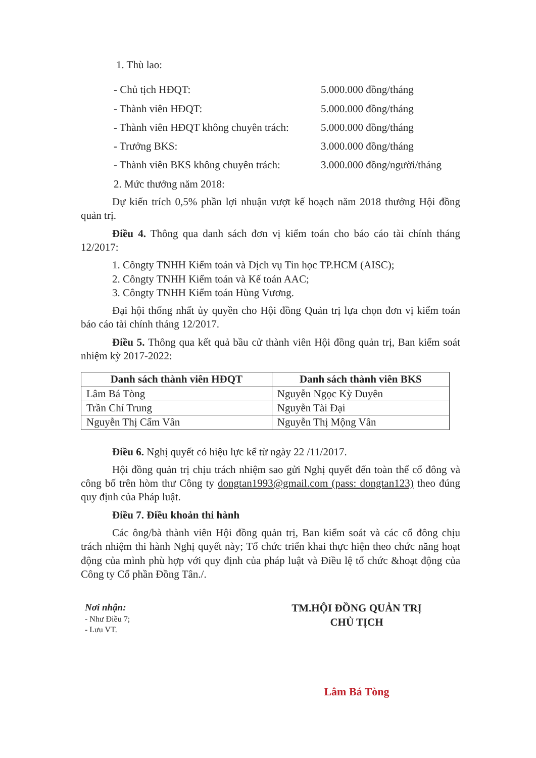1. Thù lao:
- Chủ tịch HĐQT: 5.000.000 đồng/tháng
- Thành viên HĐQT: 5.000.000 đồng/tháng
- Thành viên HĐQT không chuyên trách: 5.000.000 đồng/tháng
- Trưởng BKS: 3.000.000 đồng/tháng
- Thành viên BKS không chuyên trách: 3.000.000 đồng/người/tháng
2. Mức thưởng năm 2018:
Dự kiến trích 0,5% phần lợi nhuận vượt kế hoạch năm 2018 thưởng Hội đồng quản trị.
Điều 4. Thông qua danh sách đơn vị kiểm toán cho báo cáo tài chính tháng 12/2017:
1. Côngty TNHH Kiểm toán và Dịch vụ Tin học TP.HCM (AISC);
2. Côngty TNHH Kiểm toán và Kế toán AAC;
3. Côngty TNHH Kiểm toán Hùng Vương.
Đại hội thống nhất ủy quyền cho Hội đồng Quản trị lựa chọn đơn vị kiểm toán báo cáo tài chính tháng 12/2017.
Điều 5. Thông qua kết quả bầu cử thành viên Hội đồng quản trị, Ban kiểm soát nhiệm kỳ 2017-2022:
| Danh sách thành viên HĐQT | Danh sách thành viên BKS |
| --- | --- |
| Lâm Bá Tòng | Nguyễn Ngọc Kỳ Duyên |
| Trần Chí Trung | Nguyễn Tài Đại |
| Nguyễn Thị Cẩm Vân | Nguyễn Thị Mộng Vân |
Điều 6. Nghị quyết có hiệu lực kể từ ngày 22 /11/2017.
Hội đồng quản trị chịu trách nhiệm sao gửi Nghị quyết đến toàn thể cổ đông và công bố trên hòm thư Công ty dongtan1993@gmail.com (pass: dongtan123) theo đúng quy định của Pháp luật.
Điều 7. Điều khoản thi hành
Các ông/bà thành viên Hội đồng quản trị, Ban kiểm soát và các cổ đông chịu trách nhiệm thi hành Nghị quyết này; Tổ chức triển khai thực hiện theo chức năng hoạt động của mình phù hợp với quy định của pháp luật và Điều lệ tổ chức &hoạt động của Công ty Cổ phần Đồng Tân./.
Nơi nhận:
- Như Điều 7;
- Lưu VT.
TM.HỘI ĐỒNG QUẢN TRỊ
CHỦ TỊCH
Lâm Bá Tòng